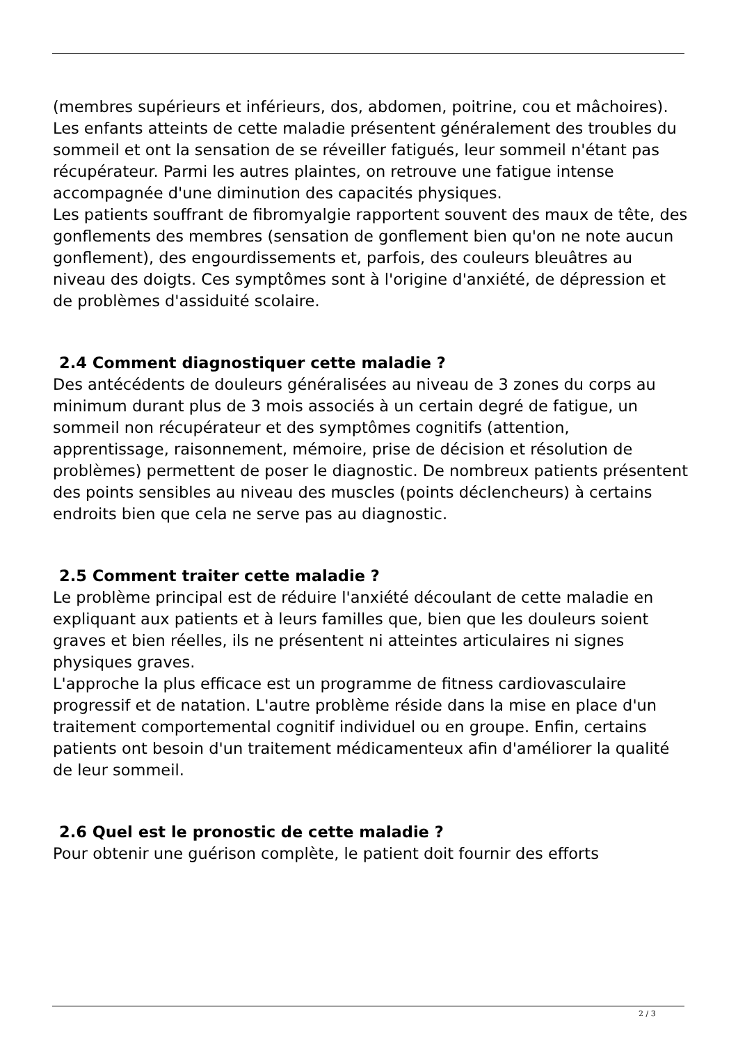(membres supérieurs et inférieurs, dos, abdomen, poitrine, cou et mâchoires).
Les enfants atteints de cette maladie présentent généralement des troubles du sommeil et ont la sensation de se réveiller fatigués, leur sommeil n'étant pas récupérateur. Parmi les autres plaintes, on retrouve une fatigue intense accompagnée d'une diminution des capacités physiques.
Les patients souffrant de fibromyalgie rapportent souvent des maux de tête, des gonflements des membres (sensation de gonflement bien qu'on ne note aucun gonflement), des engourdissements et, parfois, des couleurs bleuâtres au niveau des doigts. Ces symptômes sont à l'origine d'anxiété, de dépression et de problèmes d'assiduité scolaire.
2.4 Comment diagnostiquer cette maladie ?
Des antécédents de douleurs généralisées au niveau de 3 zones du corps au minimum durant plus de 3 mois associés à un certain degré de fatigue, un sommeil non récupérateur et des symptômes cognitifs (attention, apprentissage, raisonnement, mémoire, prise de décision et résolution de problèmes) permettent de poser le diagnostic. De nombreux patients présentent des points sensibles au niveau des muscles (points déclencheurs) à certains endroits bien que cela ne serve pas au diagnostic.
2.5 Comment traiter cette maladie ?
Le problème principal est de réduire l'anxiété découlant de cette maladie en expliquant aux patients et à leurs familles que, bien que les douleurs soient graves et bien réelles, ils ne présentent ni atteintes articulaires ni signes physiques graves.
L'approche la plus efficace est un programme de fitness cardiovasculaire progressif et de natation. L'autre problème réside dans la mise en place d'un traitement comportemental cognitif individuel ou en groupe. Enfin, certains patients ont besoin d'un traitement médicamenteux afin d'améliorer la qualité de leur sommeil.
2.6 Quel est le pronostic de cette maladie ?
Pour obtenir une guérison complète, le patient doit fournir des efforts
2 / 3